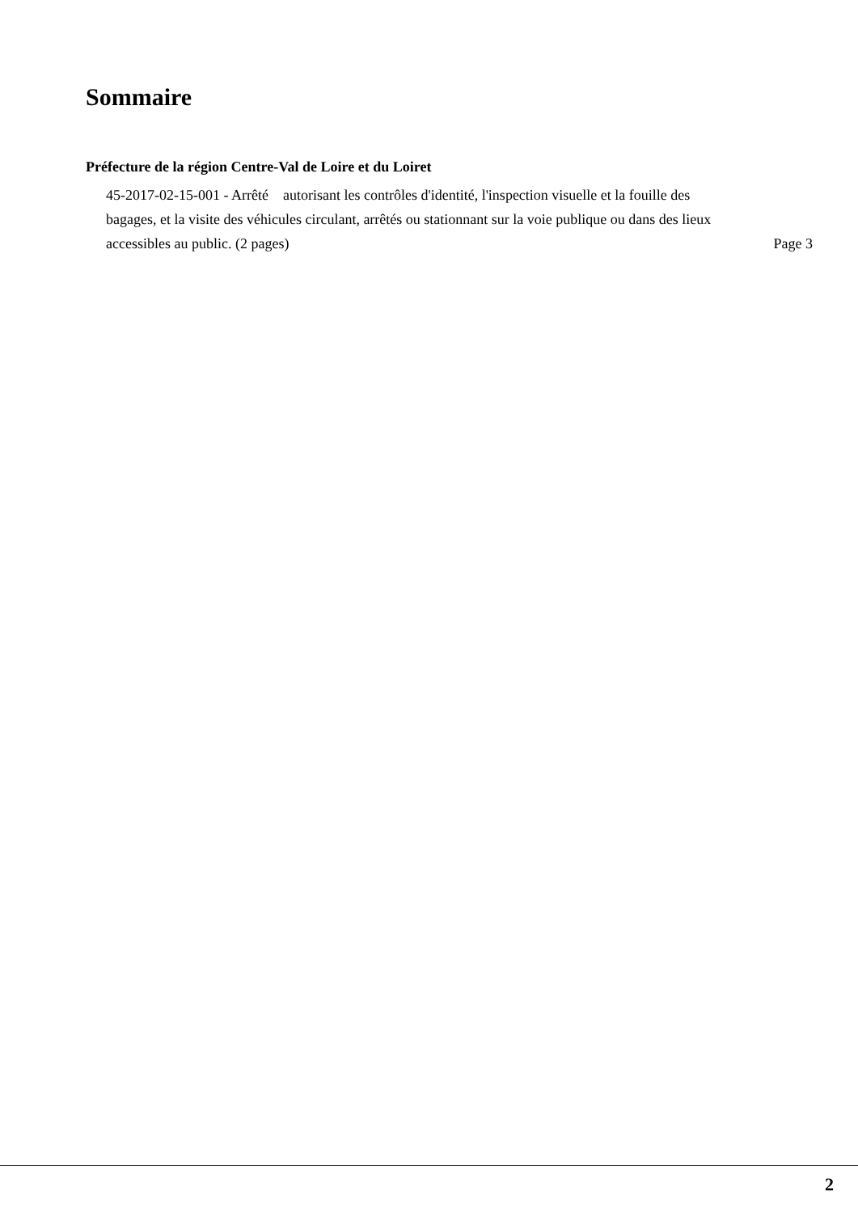Sommaire
Préfecture de la région Centre-Val de Loire et du Loiret
45-2017-02-15-001 - Arrêté autorisant les contrôles d'identité, l'inspection visuelle et la fouille des bagages, et la visite des véhicules circulant, arrêtés ou stationnant sur la voie publique ou dans des lieux accessibles au public. (2 pages)
Page 3
2